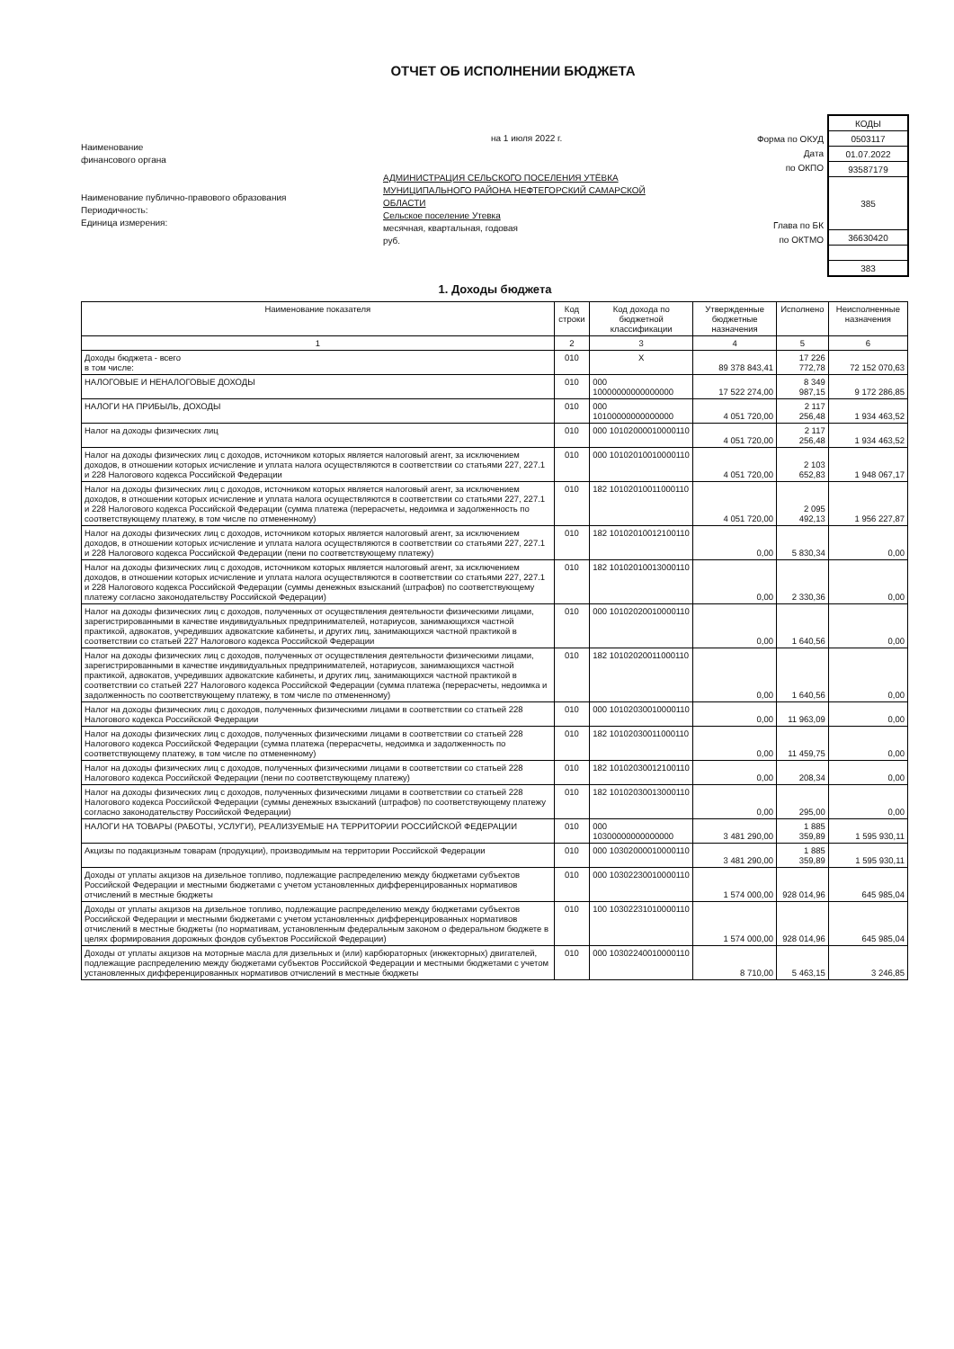ОТЧЕТ ОБ ИСПОЛНЕНИИ БЮДЖЕТА
Наименование
финансового органа
Наименование публично-правового образования
Периодичность:
Единица измерения:
на 1 июля 2022 г.
АДМИНИСТРАЦИЯ СЕЛЬСКОГО ПОСЕЛЕНИЯ УТЁВКА МУНИЦИПАЛЬНОГО РАЙОНА НЕФТЕГОРСКИЙ САМАРСКОЙ ОБЛАСТИ
Сельское поселение Утевка
месячная, квартальная, годовая
руб.
Форма по ОКУД
Дата
по ОКПО
Глава по БК
по ОКТМО
| КОДЫ |
| 0503117 |
| 01.07.2022 |
| 93587179 |
| 385 |
| 36630420 |
| 383 |
1. Доходы бюджета
| Наименование показателя | Код строки | Код дохода по бюджетной классификации | Утвержденные бюджетные назначения | Исполнено | Неисполненные назначения |
| --- | --- | --- | --- | --- | --- |
| 1 | 2 | 3 | 4 | 5 | 6 |
| Доходы бюджета - всего в том числе: | 010 | X | 89 378 843,41 | 17 226 772,78 | 72 152 070,63 |
| НАЛОГОВЫЕ И НЕНАЛОГОВЫЕ ДОХОДЫ | 010 | 000 10000000000000000 | 17 522 274,00 | 8 349 987,15 | 9 172 286,85 |
| НАЛОГИ НА ПРИБЫЛЬ, ДОХОДЫ | 010 | 000 10100000000000000 | 4 051 720,00 | 2 117 256,48 | 1 934 463,52 |
| Налог на доходы физических лиц | 010 | 000 10102000010000110 | 4 051 720,00 | 2 117 256,48 | 1 934 463,52 |
| Налог на доходы физических лиц с доходов, источником которых является налоговый агент, за исключением доходов, в отношении которых исчисление и уплата налога осуществляются в соответствии со статьями 227, 227.1 и 228 Налогового кодекса Российской Федерации | 010 | 000 10102010010000110 | 4 051 720,00 | 2 103 652,83 | 1 948 067,17 |
| Налог на доходы физических лиц с доходов, источником которых является налоговый агент, за исключением доходов, в отношении которых исчисление и уплата налога осуществляются в соответствии со статьями 227, 227.1 и 228 Налогового кодекса Российской Федерации (сумма платежа (перерасчеты, недоимка и задолженность по соответствующему платежу, в том числе по отмененному) | 010 | 182 10102010011000110 | 4 051 720,00 | 2 095 492,13 | 1 956 227,87 |
| Налог на доходы физических лиц с доходов, источником которых является налоговый агент, за исключением доходов, в отношении которых исчисление и уплата налога осуществляются в соответствии со статьями 227, 227.1 и 228 Налогового кодекса Российской Федерации (пени по соответствующему платежу) | 010 | 182 10102010012100110 | 0,00 | 5 830,34 | 0,00 |
| Налог на доходы физических лиц с доходов, источником которых является налоговый агент, за исключением доходов, в отношении которых исчисление и уплата налога осуществляются в соответствии со статьями 227, 227.1 и 228 Налогового кодекса Российской Федерации (суммы денежных взысканий (штрафов) по соответствующему платежу согласно законодательству Российской Федерации) | 010 | 182 10102010013000110 | 0,00 | 2 330,36 | 0,00 |
| Налог на доходы физических лиц с доходов, полученных от осуществления деятельности физическими лицами, зарегистрированными в качестве индивидуальных предпринимателей, нотариусов, занимающихся частной практикой, адвокатов, учредивших адвокатские кабинеты, и других лиц, занимающихся частной практикой в соответствии со статьей 227 Налогового кодекса Российской Федерации | 010 | 000 10102020010000110 | 0,00 | 1 640,56 | 0,00 |
| Налог на доходы физических лиц с доходов, полученных от осуществления деятельности физическими лицами, зарегистрированными в качестве индивидуальных предпринимателей, нотариусов, занимающихся частной практикой, адвокатов, учредивших адвокатские кабинеты, и других лиц, занимающихся частной практикой в соответствии со статьей 227 Налогового кодекса Российской Федерации (сумма платежа (перерасчеты, недоимка и задолженность по соответствующему платежу, в том числе по отмененному) | 010 | 182 10102020011000110 | 0,00 | 1 640,56 | 0,00 |
| Налог на доходы физических лиц с доходов, полученных физическими лицами в соответствии со статьей 228 Налогового кодекса Российской Федерации | 010 | 000 10102030010000110 | 0,00 | 11 963,09 | 0,00 |
| Налог на доходы физических лиц с доходов, полученных физическими лицами в соответствии со статьей 228 Налогового кодекса Российской Федерации (сумма платежа (перерасчеты, недоимка и задолженность по соответствующему платежу, в том числе по отмененному) | 010 | 182 10102030011000110 | 0,00 | 11 459,75 | 0,00 |
| Налог на доходы физических лиц с доходов, полученных физическими лицами в соответствии со статьей 228 Налогового кодекса Российской Федерации (пени по соответствующему платежу) | 010 | 182 10102030012100110 | 0,00 | 208,34 | 0,00 |
| Налог на доходы физических лиц с доходов, полученных физическими лицами в соответствии со статьей 228 Налогового кодекса Российской Федерации (суммы денежных взысканий (штрафов) по соответствующему платежу согласно законодательству Российской Федерации) | 010 | 182 10102030013000110 | 0,00 | 295,00 | 0,00 |
| НАЛОГИ НА ТОВАРЫ (РАБОТЫ, УСЛУГИ), РЕАЛИЗУЕМЫЕ НА ТЕРРИТОРИИ РОССИЙСКОЙ ФЕДЕРАЦИИ | 010 | 000 10300000000000000 | 3 481 290,00 | 1 885 359,89 | 1 595 930,11 |
| Акцизы по подакцизным товарам (продукции), производимым на территории Российской Федерации | 010 | 000 10302000010000110 | 3 481 290,00 | 1 885 359,89 | 1 595 930,11 |
| Доходы от уплаты акцизов на дизельное топливо, подлежащие распределению между бюджетами субъектов Российской Федерации и местными бюджетами с учетом установленных дифференцированных нормативов отчислений в местные бюджеты | 010 | 000 10302230010000110 | 1 574 000,00 | 928 014,96 | 645 985,04 |
| Доходы от уплаты акцизов на дизельное топливо, подлежащие распределению между бюджетами субъектов Российской Федерации и местными бюджетами с учетом установленных дифференцированных нормативов отчислений в местные бюджеты (по нормативам, установленным федеральным законом о федеральном бюджете в целях формирования дорожных фондов субъектов Российской Федерации) | 010 | 100 10302231010000110 | 1 574 000,00 | 928 014,96 | 645 985,04 |
| Доходы от уплаты акцизов на моторные масла для дизельных и (или) карбюраторных (инжекторных) двигателей, подлежащие распределению между бюджетами субъектов Российской Федерации и местными бюджетами с учетом установленных дифференцированных нормативов отчислений в местные бюджеты | 010 | 000 10302240010000110 | 8 710,00 | 5 463,15 | 3 246,85 |